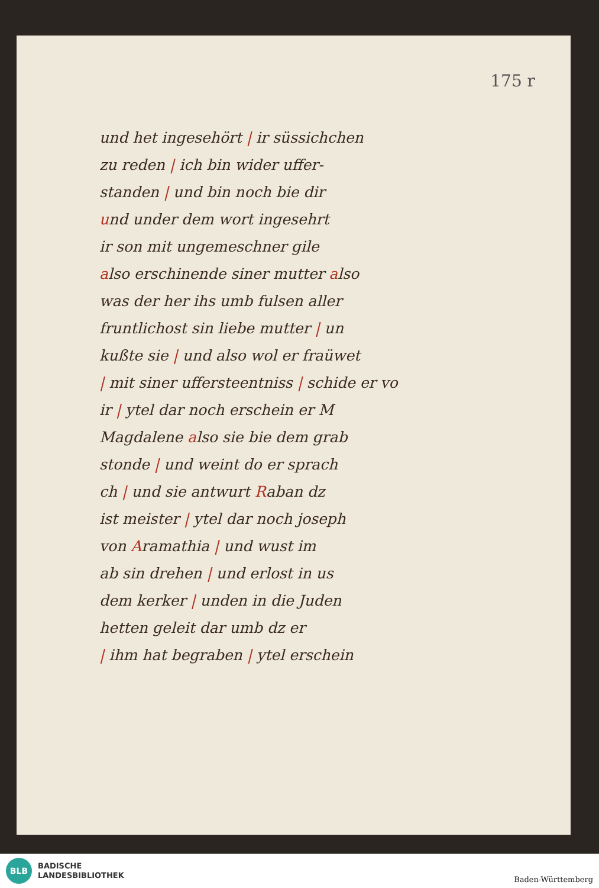175 r
und het ingesehört | ir süssichchen
zu reden | ich bin wider uffer-
standen | und bin noch bie dir
und under dem wort ingesehrt
ir son mit ungemeschner gile
also erschinende siner mutter also
was der her ihs umb fulsen aller
fruntlichost sin liebe mutter | un
kußte sie | und also wol er fraüwet
| mit siner uffersteentniss | schide er vo
ir | ytel dar noch erschein er M
Magdalene also sie bie dem grab
stonde | und weint do er sprach
ch | und sie antwurt Raban dz
ist meister | ytel dar noch joseph
von Aramathia | und wust im
ab sin drehen | und erlost in us
dem kerker | unden in die Juden
hetten geleit dar umb dz er
| ihm hat begraben | ytel erschein
BLB
BADISCHE
LANDESBIBLIOTHEK
Baden-Württemberg